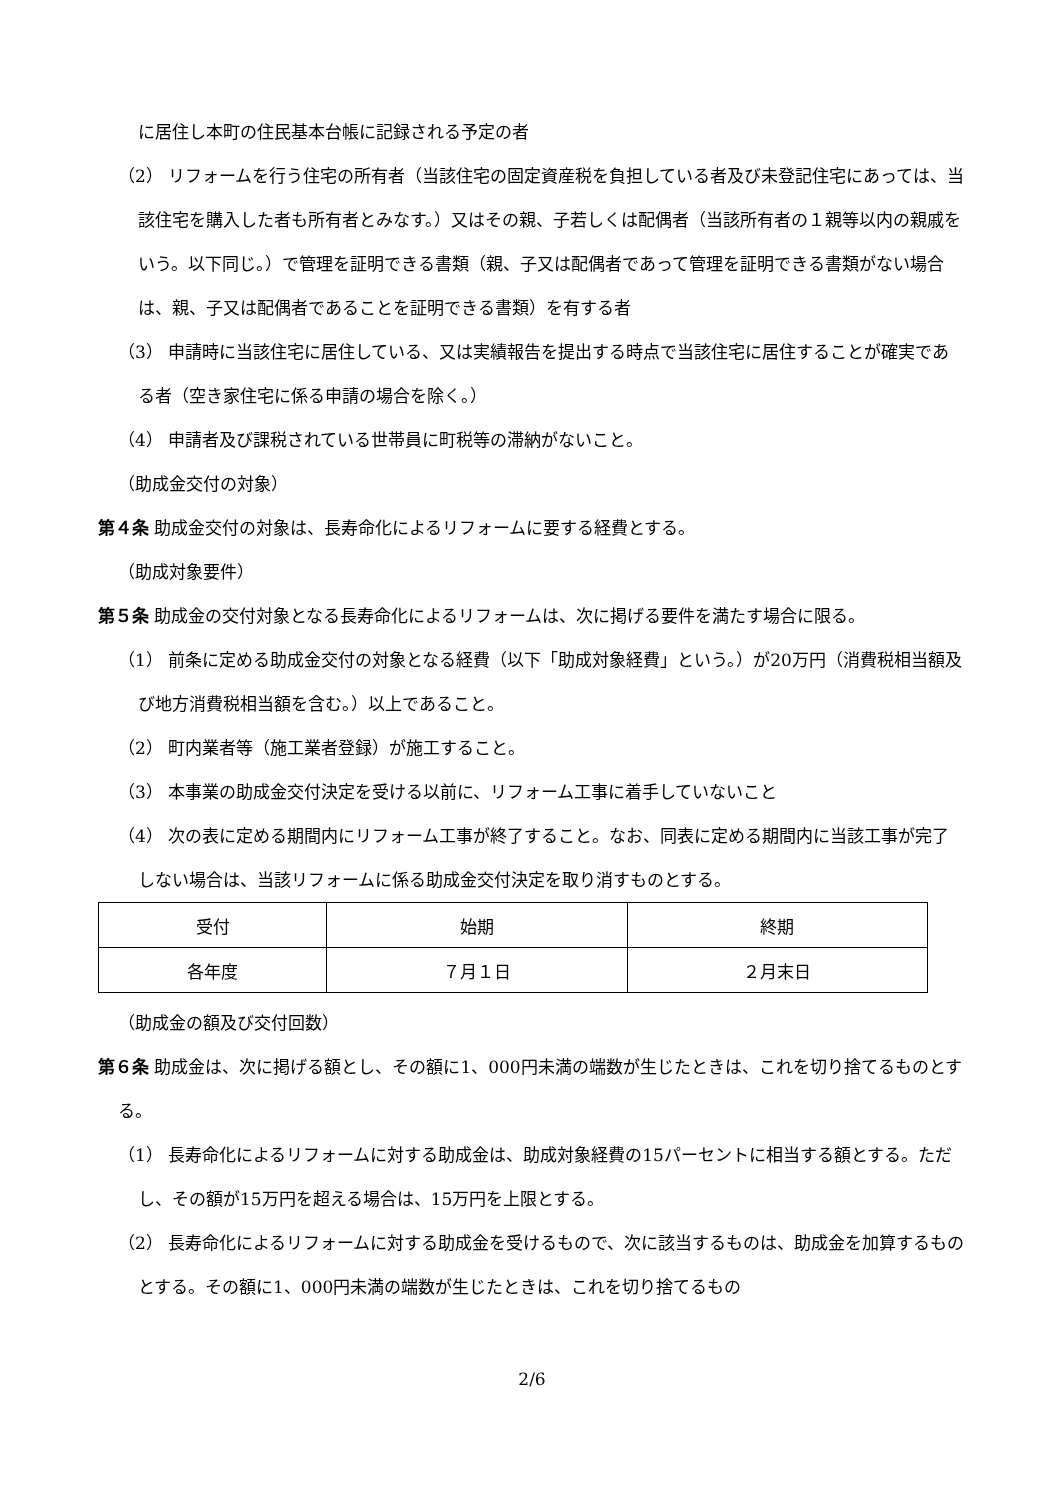に居住し本町の住民基本台帳に記録される予定の者
（2） リフォームを行う住宅の所有者（当該住宅の固定資産税を負担している者及び未登記住宅にあっては、当該住宅を購入した者も所有者とみなす。）又はその親、子若しくは配偶者（当該所有者の１親等以内の親戚をいう。以下同じ。）で管理を証明できる書類（親、子又は配偶者であって管理を証明できる書類がない場合は、親、子又は配偶者であることを証明できる書類）を有する者
（3） 申請時に当該住宅に居住している、又は実績報告を提出する時点で当該住宅に居住することが確実である者（空き家住宅に係る申請の場合を除く。）
（4） 申請者及び課税されている世帯員に町税等の滞納がないこと。
（助成金交付の対象）
第４条 助成金交付の対象は、長寿命化によるリフォームに要する経費とする。
（助成対象要件）
第５条 助成金の交付対象となる長寿命化によるリフォームは、次に掲げる要件を満たす場合に限る。
（1） 前条に定める助成金交付の対象となる経費（以下「助成対象経費」という。）が20万円（消費税相当額及び地方消費税相当額を含む。）以上であること。
（2） 町内業者等（施工業者登録）が施工すること。
（3） 本事業の助成金交付決定を受ける以前に、リフォーム工事に着手していないこと
（4） 次の表に定める期間内にリフォーム工事が終了すること。なお、同表に定める期間内に当該工事が完了しない場合は、当該リフォームに係る助成金交付決定を取り消すものとする。
| 受付 | 始期 | 終期 |
| 各年度 | ７月１日 | ２月末日 |
（助成金の額及び交付回数）
第６条 助成金は、次に掲げる額とし、その額に1、000円未満の端数が生じたときは、これを切り捨てるものとする。
（1） 長寿命化によるリフォームに対する助成金は、助成対象経費の15パーセントに相当する額とする。ただし、その額が15万円を超える場合は、15万円を上限とする。
（2） 長寿命化によるリフォームに対する助成金を受けるもので、次に該当するものは、助成金を加算するものとする。その額に1、000円未満の端数が生じたときは、これを切り捨てるもの
2/6